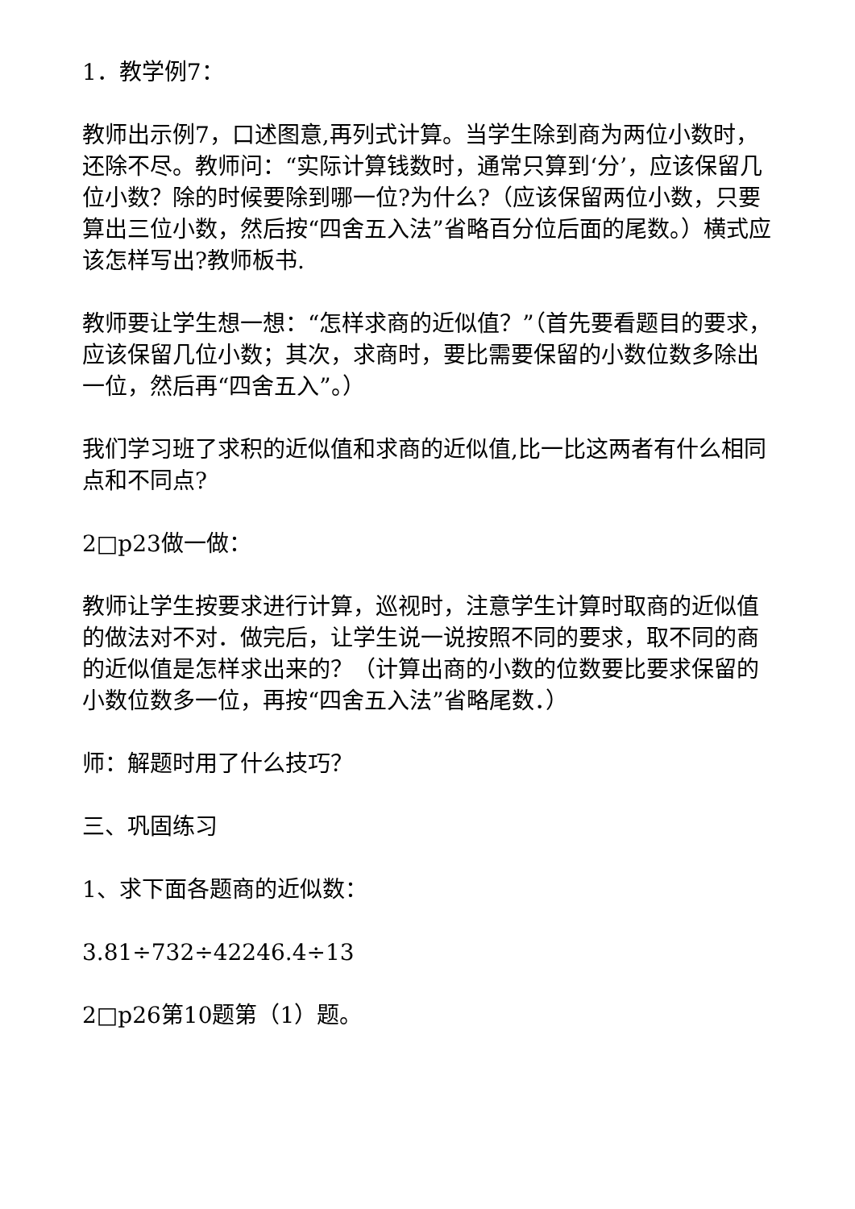1．教学例7：
教师出示例7，口述图意,再列式计算。当学生除到商为两位小数时，还除不尽。教师问：“实际计算钱数时，通常只算到‘分’，应该保留几位小数？除的时候要除到哪一位?为什么?（应该保留两位小数，只要算出三位小数，然后按“四舍五入法”省略百分位后面的尾数。）横式应该怎样写出?教师板书.
教师要让学生想一想：“怎样求商的近似值？”（首先要看题目的要求，应该保留几位小数；其次，求商时，要比需要保留的小数位数多除出一位，然后再“四舍五入”。）
我们学习班了求积的近似值和求商的近似值,比一比这两者有什么相同点和不同点?
2□p23做一做：
教师让学生按要求进行计算，巡视时，注意学生计算时取商的近似值的做法对不对．做完后，让学生说一说按照不同的要求，取不同的商的近似值是怎样求出来的？（计算出商的小数的位数要比要求保留的小数位数多一位，再按“四舍五入法”省略尾数．）
师：解题时用了什么技巧？
三、巩固练习
1、求下面各题商的近似数：
3.81÷732÷42246.4÷13
2□p26第10题第（1）题。